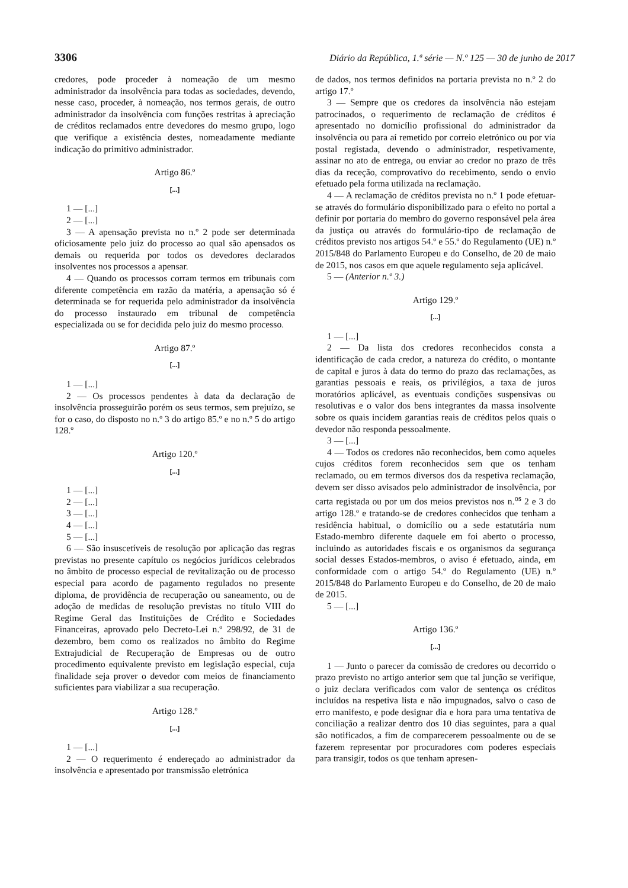3306 Diário da República, 1.ª série — N.º 125 — 30 de junho de 2017
credores, pode proceder à nomeação de um mesmo administrador da insolvência para todas as sociedades, devendo, nesse caso, proceder, à nomeação, nos termos gerais, de outro administrador da insolvência com funções restritas à apreciação de créditos reclamados entre devedores do mesmo grupo, logo que verifique a existência destes, nomeadamente mediante indicação do primitivo administrador.
Artigo 86.º
[...]
1 — [...]
2 — [...]
3 — A apensação prevista no n.º 2 pode ser determinada oficiosamente pelo juiz do processo ao qual são apensados os demais ou requerida por todos os devedores declarados insolventes nos processos a apensar.
4 — Quando os processos corram termos em tribunais com diferente competência em razão da matéria, a apensação só é determinada se for requerida pelo administrador da insolvência do processo instaurado em tribunal de competência especializada ou se for decidida pelo juiz do mesmo processo.
Artigo 87.º
[...]
1 — [...]
2 — Os processos pendentes à data da declaração de insolvência prosseguirão porém os seus termos, sem prejuízo, se for o caso, do disposto no n.º 3 do artigo 85.º e no n.º 5 do artigo 128.º
Artigo 120.º
[...]
1 — [...]
2 — [...]
3 — [...]
4 — [...]
5 — [...]
6 — São insuscetíveis de resolução por aplicação das regras previstas no presente capítulo os negócios jurídicos celebrados no âmbito de processo especial de revitalização ou de processo especial para acordo de pagamento regulados no presente diploma, de providência de recuperação ou saneamento, ou de adoção de medidas de resolução previstas no título VIII do Regime Geral das Instituições de Crédito e Sociedades Financeiras, aprovado pelo Decreto-Lei n.º 298/92, de 31 de dezembro, bem como os realizados no âmbito do Regime Extrajudicial de Recuperação de Empresas ou de outro procedimento equivalente previsto em legislação especial, cuja finalidade seja prover o devedor com meios de financiamento suficientes para viabilizar a sua recuperação.
Artigo 128.º
[...]
1 — [...]
2 — O requerimento é endereçado ao administrador da insolvência e apresentado por transmissão eletrónica
de dados, nos termos definidos na portaria prevista no n.º 2 do artigo 17.º
3 — Sempre que os credores da insolvência não estejam patrocinados, o requerimento de reclamação de créditos é apresentado no domicílio profissional do administrador da insolvência ou para aí remetido por correio eletrónico ou por via postal registada, devendo o administrador, respetivamente, assinar no ato de entrega, ou enviar ao credor no prazo de três dias da receção, comprovativo do recebimento, sendo o envio efetuado pela forma utilizada na reclamação.
4 — A reclamação de créditos prevista no n.º 1 pode efetuar-se através do formulário disponibilizado para o efeito no portal a definir por portaria do membro do governo responsável pela área da justiça ou através do formulário-tipo de reclamação de créditos previsto nos artigos 54.º e 55.º do Regulamento (UE) n.º 2015/848 do Parlamento Europeu e do Conselho, de 20 de maio de 2015, nos casos em que aquele regulamento seja aplicável.
5 — (Anterior n.º 3.)
Artigo 129.º
[...]
1 — [...]
2 — Da lista dos credores reconhecidos consta a identificação de cada credor, a natureza do crédito, o montante de capital e juros à data do termo do prazo das reclamações, as garantias pessoais e reais, os privilégios, a taxa de juros moratórios aplicável, as eventuais condições suspensivas ou resolutivas e o valor dos bens integrantes da massa insolvente sobre os quais incidem garantias reais de créditos pelos quais o devedor não responda pessoalmente.
3 — [...]
4 — Todos os credores não reconhecidos, bem como aqueles cujos créditos forem reconhecidos sem que os tenham reclamado, ou em termos diversos dos da respetiva reclamação, devem ser disso avisados pelo administrador de insolvência, por carta registada ou por um dos meios previstos nos n.<sup>os</sup> 2 e 3 do artigo 128.º e tratando-se de credores conhecidos que tenham a residência habitual, o domicílio ou a sede estatutária num Estado-membro diferente daquele em foi aberto o processo, incluindo as autoridades fiscais e os organismos da segurança social desses Estados-membros, o aviso é efetuado, ainda, em conformidade com o artigo 54.º do Regulamento (UE) n.º 2015/848 do Parlamento Europeu e do Conselho, de 20 de maio de 2015.
5 — [...]
Artigo 136.º
[...]
1 — Junto o parecer da comissão de credores ou decorrido o prazo previsto no artigo anterior sem que tal junção se verifique, o juiz declara verificados com valor de sentença os créditos incluídos na respetiva lista e não impugnados, salvo o caso de erro manifesto, e pode designar dia e hora para uma tentativa de conciliação a realizar dentro dos 10 dias seguintes, para a qual são notificados, a fim de comparecerem pessoalmente ou de se fazerem representar por procuradores com poderes especiais para transigir, todos os que tenham apresen-